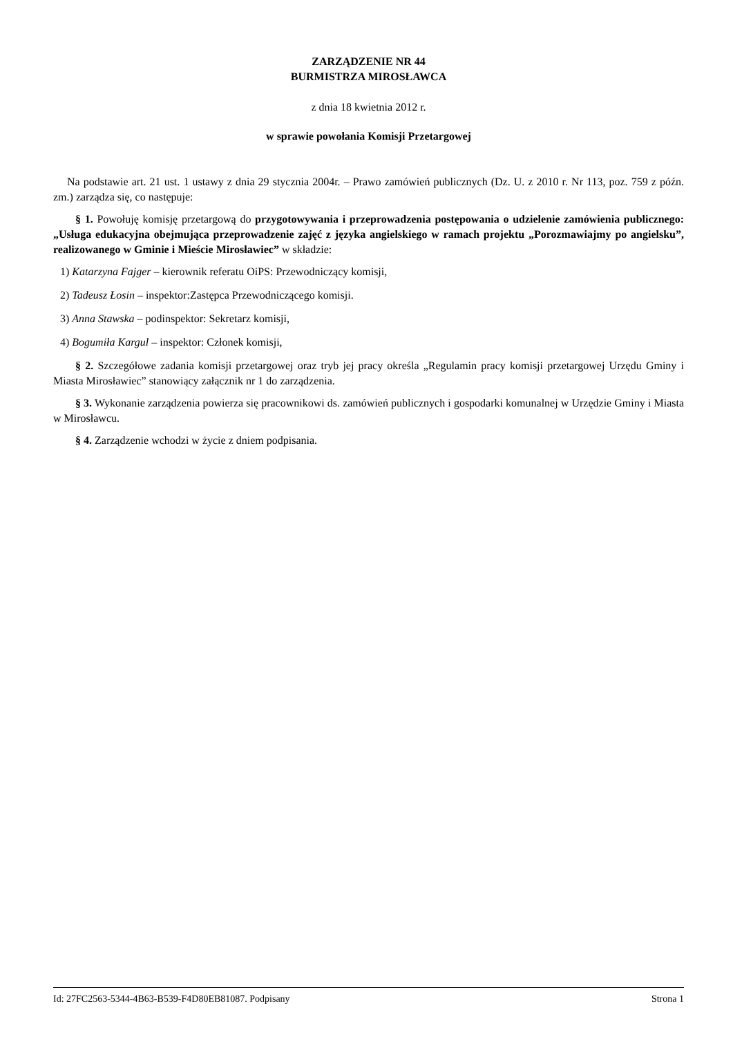ZARZĄDZENIE NR 44
BURMISTRZA MIROSŁAWCA
z dnia 18 kwietnia 2012 r.
w sprawie powołania Komisji Przetargowej
Na podstawie art. 21 ust. 1 ustawy z dnia 29 stycznia 2004r. – Prawo zamówień publicznych (Dz. U. z 2010 r. Nr 113, poz. 759 z późn. zm.) zarządza się, co następuje:
§ 1. Powołuję komisję przetargową do przygotowywania i przeprowadzenia postępowania o udzielenie zamówienia publicznego: „Usługa edukacyjna obejmująca przeprowadzenie zajęć z języka angielskiego w ramach projektu „Porozmawiajmy po angielsku”, realizowanego w Gminie i Mieście Mirosławiec” w składzie:
1) Katarzyna Fajger – kierownik referatu OiPS: Przewodniczący komisji,
2) Tadeusz Łosin – inspektor:Zastępca Przewodniczącego komisji.
3) Anna Stawska – podinspektor: Sekretarz komisji,
4) Bogumiła Kargul – inspektor: Członek komisji,
§ 2. Szczegółowe zadania komisji przetargowej oraz tryb jej pracy określa „Regulamin pracy komisji przetargowej Urzędu Gminy i Miasta Mirosławiec” stanowiący załącznik nr 1 do zarządzenia.
§ 3. Wykonanie zarządzenia powierza się pracownikowi ds. zamówień publicznych i gospodarki komunalnej w Urzędzie Gminy i Miasta w Mirosławcu.
§ 4. Zarządzenie wchodzi w życie z dniem podpisania.
Id: 27FC2563-5344-4B63-B539-F4D80EB81087. Podpisany Strona 1